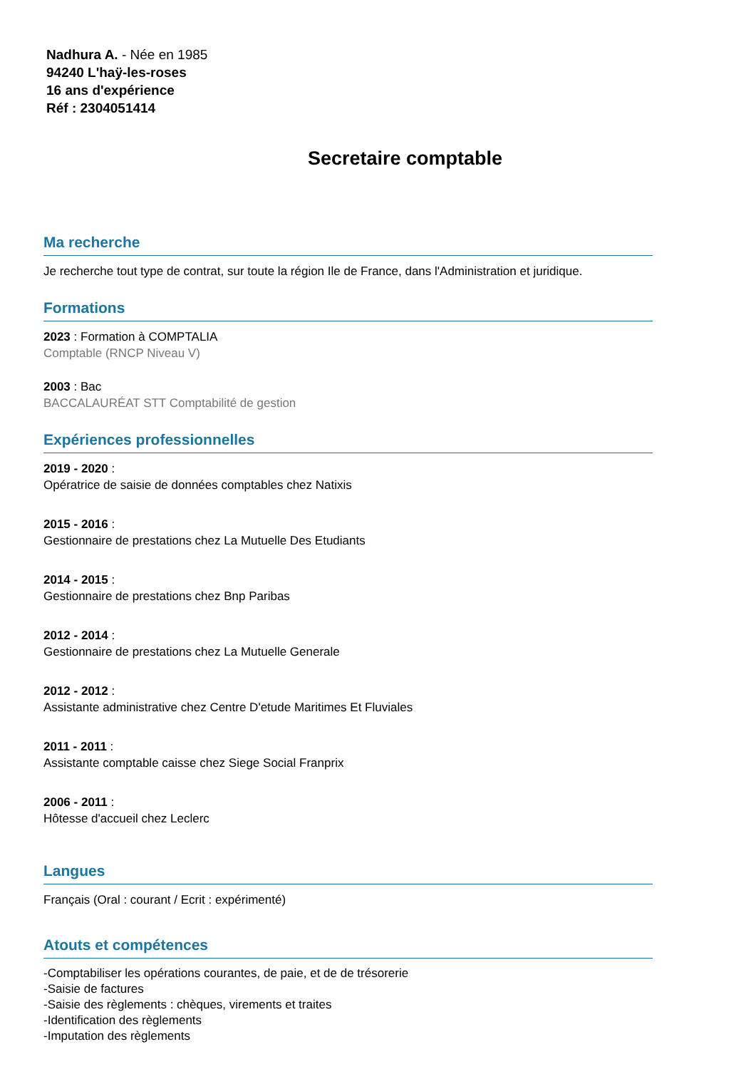Nadhura A. - Née en 1985
94240 L'haÿ-les-roses
16 ans d'expérience
Réf : 2304051414
Secretaire comptable
Ma recherche
Je recherche tout type de contrat, sur toute la région Ile de France, dans l'Administration et juridique.
Formations
2023 : Formation à COMPTALIA
Comptable (RNCP Niveau V)
2003 : Bac
BACCALAURÉAT STT Comptabilité de gestion
Expériences professionnelles
2019 - 2020 :
Opératrice de saisie de données comptables chez Natixis
2015 - 2016 :
Gestionnaire de prestations chez La Mutuelle Des Etudiants
2014 - 2015 :
Gestionnaire de prestations chez Bnp Paribas
2012 - 2014 :
Gestionnaire de prestations chez La Mutuelle Generale
2012 - 2012 :
Assistante administrative chez Centre D'etude Maritimes Et Fluviales
2011 - 2011 :
Assistante comptable caisse chez Siege Social Franprix
2006 - 2011 :
Hôtesse d'accueil chez Leclerc
Langues
Français (Oral : courant / Ecrit : expérimenté)
Atouts et compétences
-Comptabiliser les opérations courantes, de paie, et de de trésorerie
-Saisie de factures
-Saisie des règlements : chèques, virements et traites
-Identification des règlements
-Imputation des règlements